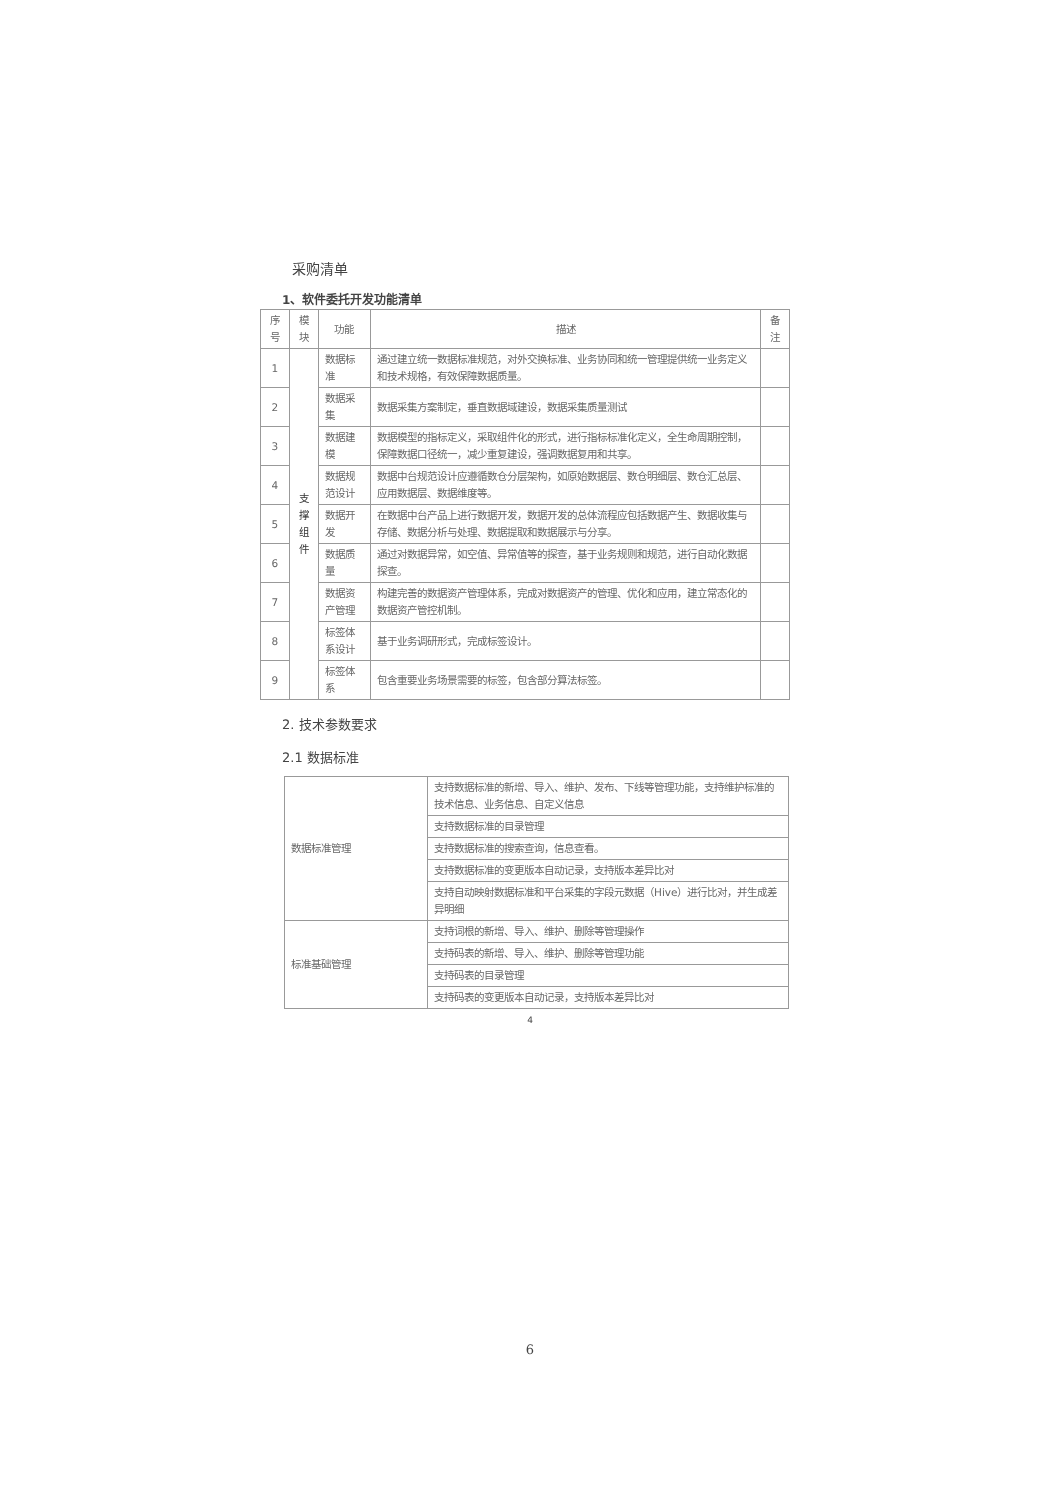采购清单
1、软件委托开发功能清单
| 序号 | 模块 | 功能 | 描述 | 备注 |
| --- | --- | --- | --- | --- |
| 1 | 支撑 组件 | 数据标准 | 通过建立统一数据标准规范，对外交换标准、业务协同和统一管理提供统一业务定义和技术规格，有效保障数据质量。 | |
| 2 | | 数据采集 | 数据采集方案制定，垂直数据域建设，数据采集质量测试 | |
| 3 | | 数据建模 | 数据模型的指标定义，采取组件化的形式，进行指标标准化定义，全生命周期控制，保障数据口径统一，减少重复建设，强调数据复用和共享。 | |
| 4 | | 数据规范设计 | 数据中台规范设计应遵循数仓分层架构，如原始数据层、数仓明细层、数仓汇总层、应用数据层、数据维度等。 | |
| 5 | | 数据开发 | 在数据中台产品上进行数据开发，数据开发的总体流程应包括数据产生、数据收集与存储、数据分析与处理、数据提取和数据展示与分享。 | |
| 6 | | 数据质量 | 通过对数据异常，如空值、异常值等的探查，基于业务规则和规范，进行自动化数据探查。 | |
| 7 | | 数据资产管理 | 构建完善的数据资产管理体系，完成对数据资产的管理、优化和应用，建立常态化的数据资产管控机制。 | |
| 8 | | 标签体系设计 | 基于业务调研形式，完成标签设计。 | |
| 9 | | 标签体系 | 包含重要业务场景需要的标签，包含部分算法标签。 | |
2. 技术参数要求
2.1 数据标准
| 数据标准管理 | 支持数据标准的新增、导入、维护、发布、下线等管理功能，支持维护标准的技术信息、业务信息、自定义信息 |
| | 支持数据标准的目录管理 |
| | 支持数据标准的搜索查询，信息查看。 |
| | 支持数据标准的变更版本自动记录，支持版本差异比对 |
| | 支持自动映射数据标准和平台采集的字段元数据（Hive）进行比对，并生成差异明细 |
| 标准基础管理 | 支持词根的新增、导入、维护、删除等管理操作 |
| | 支持码表的新增、导入、维护、删除等管理功能 |
| | 支持码表的目录管理 |
| | 支持码表的变更版本自动记录，支持版本差异比对 |
4
6